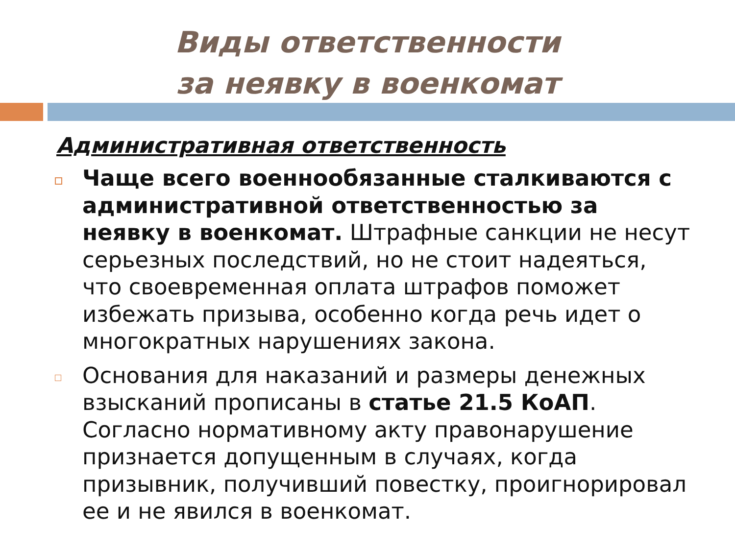Виды ответственности
за неявку в военкомат
Административная ответственность
Чаще всего военнообязанные сталкиваются с административной ответственностью за неявку в военкомат. Штрафные санкции не несут серьезных последствий, но не стоит надеяться, что своевременная оплата штрафов поможет избежать призыва, особенно когда речь идет о многократных нарушениях закона.
Основания для наказаний и размеры денежных взысканий прописаны в статье 21.5 КоАП. Согласно нормативному акту правонарушение признается допущенным в случаях, когда призывник, получивший повестку, проигнорировал ее и не явился в военкомат.